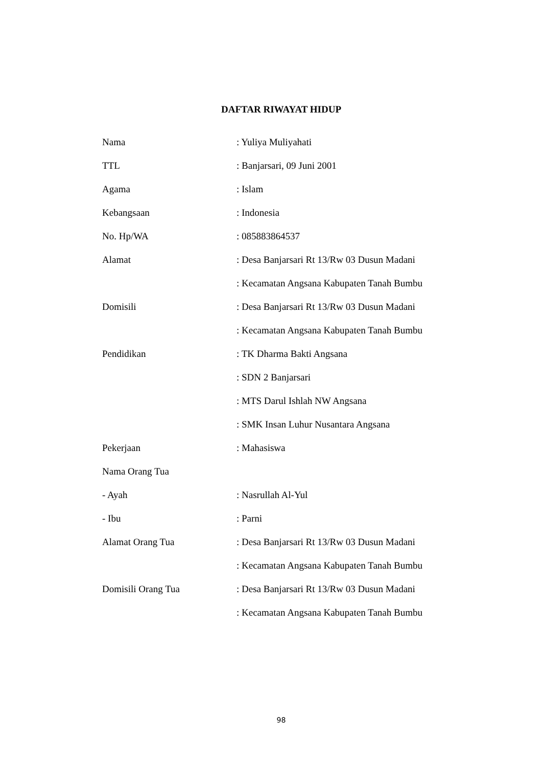DAFTAR RIWAYAT HIDUP
| Nama | : Yuliya Muliyahati |
| TTL | : Banjarsari, 09 Juni 2001 |
| Agama | : Islam |
| Kebangsaan | : Indonesia |
| No. Hp/WA | : 085883864537 |
| Alamat | : Desa Banjarsari Rt 13/Rw 03 Dusun Madani |
| | : Kecamatan Angsana Kabupaten Tanah Bumbu |
| Domisili | : Desa Banjarsari Rt 13/Rw 03 Dusun Madani |
| | : Kecamatan Angsana Kabupaten Tanah Bumbu |
| Pendidikan | : TK Dharma Bakti Angsana |
| | : SDN 2 Banjarsari |
| | : MTS Darul Ishlah NW Angsana |
| | : SMK Insan Luhur Nusantara Angsana |
| Pekerjaan | : Mahasiswa |
| Nama Orang Tua | |
| - Ayah | : Nasrullah Al-Yul |
| - Ibu | : Parni |
| Alamat Orang Tua | : Desa Banjarsari Rt 13/Rw 03 Dusun Madani |
| | : Kecamatan Angsana Kabupaten Tanah Bumbu |
| Domisili Orang Tua | : Desa Banjarsari Rt 13/Rw 03 Dusun Madani |
| | : Kecamatan Angsana Kabupaten Tanah Bumbu |
98